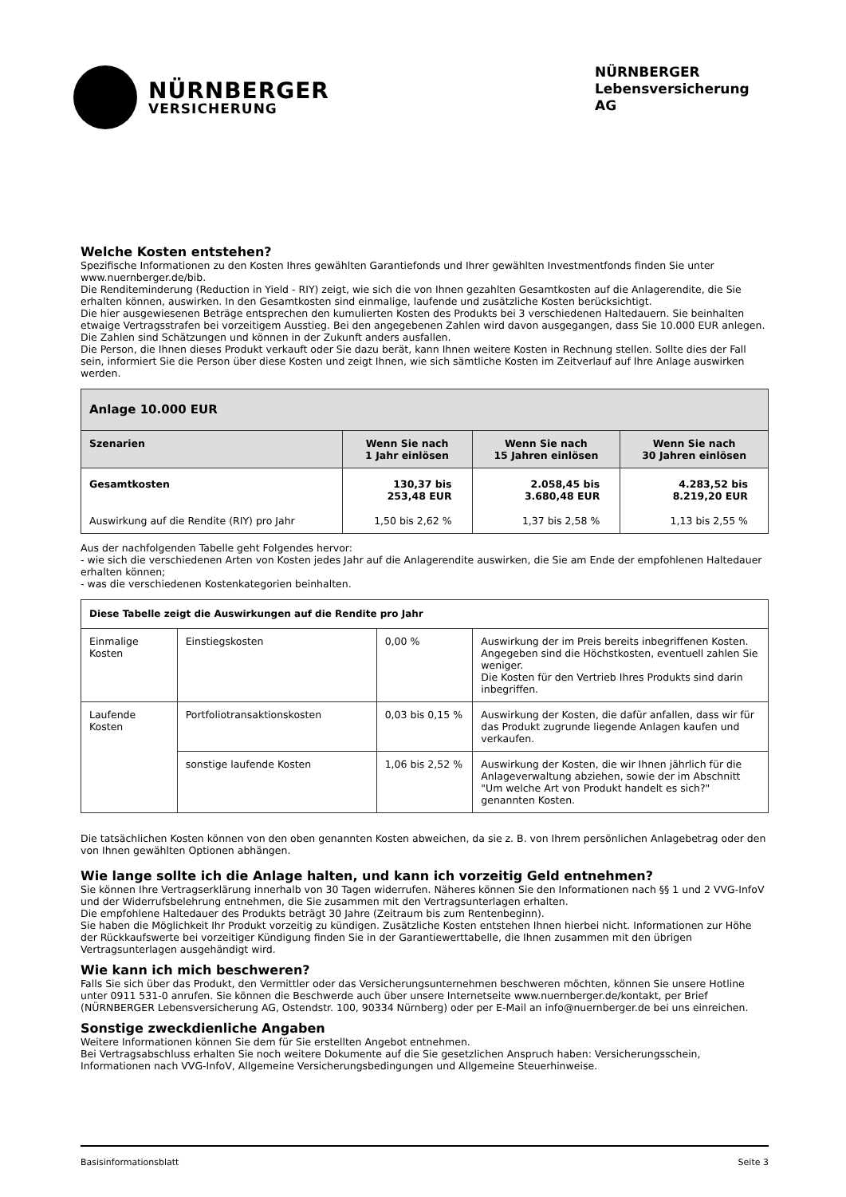NÜRNBERGER
VERSICHERUNG
NÜRNBERGER
Lebensversicherung AG
Welche Kosten entstehen?
Spezifische Informationen zu den Kosten Ihres gewählten Garantiefonds und Ihrer gewählten Investmentfonds finden Sie unter www.nuernberger.de/bib.
Die Renditeminderung (Reduction in Yield - RIY) zeigt, wie sich die von Ihnen gezahlten Gesamtkosten auf die Anlagerendite, die Sie erhalten können, auswirken. In den Gesamtkosten sind einmalige, laufende und zusätzliche Kosten berücksichtigt.
Die hier ausgewiesenen Beträge entsprechen den kumulierten Kosten des Produkts bei 3 verschiedenen Haltedauern. Sie beinhalten etwaige Vertragsstrafen bei vorzeitigem Ausstieg. Bei den angegebenen Zahlen wird davon ausgegangen, dass Sie 10.000 EUR anlegen. Die Zahlen sind Schätzungen und können in der Zukunft anders ausfallen.
Die Person, die Ihnen dieses Produkt verkauft oder Sie dazu berät, kann Ihnen weitere Kosten in Rechnung stellen. Sollte dies der Fall sein, informiert Sie die Person über diese Kosten und zeigt Ihnen, wie sich sämtliche Kosten im Zeitverlauf auf Ihre Anlage auswirken werden.
| Anlage 10.000 EUR | | | |
| --- | --- | --- | --- |
| Szenarien | Wenn Sie nach 1 Jahr einlösen | Wenn Sie nach 15 Jahren einlösen | Wenn Sie nach 30 Jahren einlösen |
| Gesamtkosten | 130,37 bis 253,48 EUR | 2.058,45 bis 3.680,48 EUR | 4.283,52 bis 8.219,20 EUR |
| Auswirkung auf die Rendite (RIY) pro Jahr | 1,50 bis 2,62 % | 1,37 bis 2,58 % | 1,13 bis 2,55 % |
Aus der nachfolgenden Tabelle geht Folgendes hervor:
- wie sich die verschiedenen Arten von Kosten jedes Jahr auf die Anlagerendite auswirken, die Sie am Ende der empfohlenen Haltedauer erhalten können;
- was die verschiedenen Kostenkategorien beinhalten.
| Diese Tabelle zeigt die Auswirkungen auf die Rendite pro Jahr | | | |
| --- | --- | --- | --- |
| Einmalige Kosten | Einstiegskosten | 0,00 % | Auswirkung der im Preis bereits inbegriffenen Kosten. Angegeben sind die Höchstkosten, eventuell zahlen Sie weniger. Die Kosten für den Vertrieb Ihres Produkts sind darin inbegriffen. |
| Laufende Kosten | Portfoliotransaktionskosten | 0,03 bis 0,15 % | Auswirkung der Kosten, die dafür anfallen, dass wir für das Produkt zugrunde liegende Anlagen kaufen und verkaufen. |
| | sonstige laufende Kosten | 1,06 bis 2,52 % | Auswirkung der Kosten, die wir Ihnen jährlich für die Anlageverwaltung abziehen, sowie der im Abschnitt "Um welche Art von Produkt handelt es sich?" genannten Kosten. |
Die tatsächlichen Kosten können von den oben genannten Kosten abweichen, da sie z. B. von Ihrem persönlichen Anlagebetrag oder den von Ihnen gewählten Optionen abhängen.
Wie lange sollte ich die Anlage halten, und kann ich vorzeitig Geld entnehmen?
Sie können Ihre Vertragserklärung innerhalb von 30 Tagen widerrufen. Näheres können Sie den Informationen nach §§ 1 und 2 VVG-InfoV und der Widerrufsbelehrung entnehmen, die Sie zusammen mit den Vertragsunterlagen erhalten.
Die empfohlene Haltedauer des Produkts beträgt 30 Jahre (Zeitraum bis zum Rentenbeginn).
Sie haben die Möglichkeit Ihr Produkt vorzeitig zu kündigen. Zusätzliche Kosten entstehen Ihnen hierbei nicht. Informationen zur Höhe der Rückkaufswerte bei vorzeitiger Kündigung finden Sie in der Garantiewerttabelle, die Ihnen zusammen mit den übrigen Vertragsunterlagen ausgehändigt wird.
Wie kann ich mich beschweren?
Falls Sie sich über das Produkt, den Vermittler oder das Versicherungsunternehmen beschweren möchten, können Sie unsere Hotline unter 0911 531-0 anrufen. Sie können die Beschwerde auch über unsere Internetseite www.nuernberger.de/kontakt, per Brief (NÜRNBERGER Lebensversicherung AG, Ostendstr. 100, 90334 Nürnberg) oder per E-Mail an info@nuernberger.de bei uns einreichen.
Sonstige zweckdienliche Angaben
Weitere Informationen können Sie dem für Sie erstellten Angebot entnehmen.
Bei Vertragsabschluss erhalten Sie noch weitere Dokumente auf die Sie gesetzlichen Anspruch haben: Versicherungsschein, Informationen nach VVG-InfoV, Allgemeine Versicherungsbedingungen und Allgemeine Steuerhinweise.
Basisinformationsblatt Seite 3